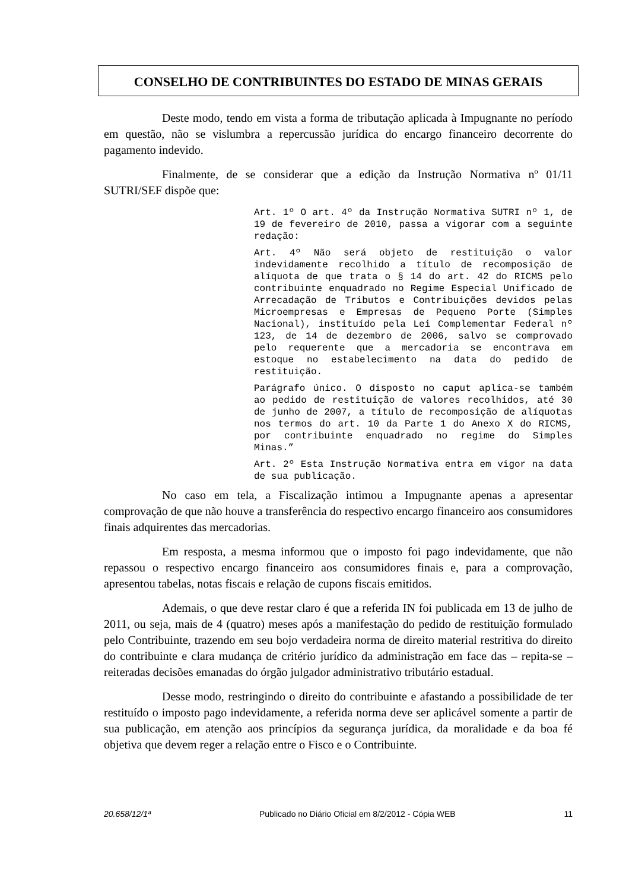CONSELHO DE CONTRIBUINTES DO ESTADO DE MINAS GERAIS
Deste modo, tendo em vista a forma de tributação aplicada à Impugnante no período em questão, não se vislumbra a repercussão jurídica do encargo financeiro decorrente do pagamento indevido.
Finalmente, de se considerar que a edição da Instrução Normativa nº 01/11 SUTRI/SEF dispõe que:
Art. 1º O art. 4º da Instrução Normativa SUTRI nº 1, de 19 de fevereiro de 2010, passa a vigorar com a seguinte redação:
Art. 4º Não será objeto de restituição o valor indevidamente recolhido a título de recomposição de alíquota de que trata o § 14 do art. 42 do RICMS pelo contribuinte enquadrado no Regime Especial Unificado de Arrecadação de Tributos e Contribuições devidos pelas Microempresas e Empresas de Pequeno Porte (Simples Nacional), instituído pela Lei Complementar Federal nº 123, de 14 de dezembro de 2006, salvo se comprovado pelo requerente que a mercadoria se encontrava em estoque no estabelecimento na data do pedido de restituição.
Parágrafo único. O disposto no caput aplica-se também ao pedido de restituição de valores recolhidos, até 30 de junho de 2007, a título de recomposição de alíquotas nos termos do art. 10 da Parte 1 do Anexo X do RICMS, por contribuinte enquadrado no regime do Simples Minas.”
Art. 2º Esta Instrução Normativa entra em vigor na data de sua publicação.
No caso em tela, a Fiscalização intimou a Impugnante apenas a apresentar comprovação de que não houve a transferência do respectivo encargo financeiro aos consumidores finais adquirentes das mercadorias.
Em resposta, a mesma informou que o imposto foi pago indevidamente, que não repassou o respectivo encargo financeiro aos consumidores finais e, para a comprovação, apresentou tabelas, notas fiscais e relação de cupons fiscais emitidos.
Ademais, o que deve restar claro é que a referida IN foi publicada em 13 de julho de 2011, ou seja, mais de 4 (quatro) meses após a manifestação do pedido de restituição formulado pelo Contribuinte, trazendo em seu bojo verdadeira norma de direito material restritiva do direito do contribuinte e clara mudança de critério jurídico da administração em face das – repita-se – reiteradas decisões emanadas do órgão julgador administrativo tributário estadual.
Desse modo, restringindo o direito do contribuinte e afastando a possibilidade de ter restituído o imposto pago indevidamente, a referida norma deve ser aplicável somente a partir de sua publicação, em atenção aos princípios da segurança jurídica, da moralidade e da boa fé objetiva que devem reger a relação entre o Fisco e o Contribuinte.
20.658/12/1ª Publicado no Diário Oficial em 8/2/2012 - Cópia WEB 11